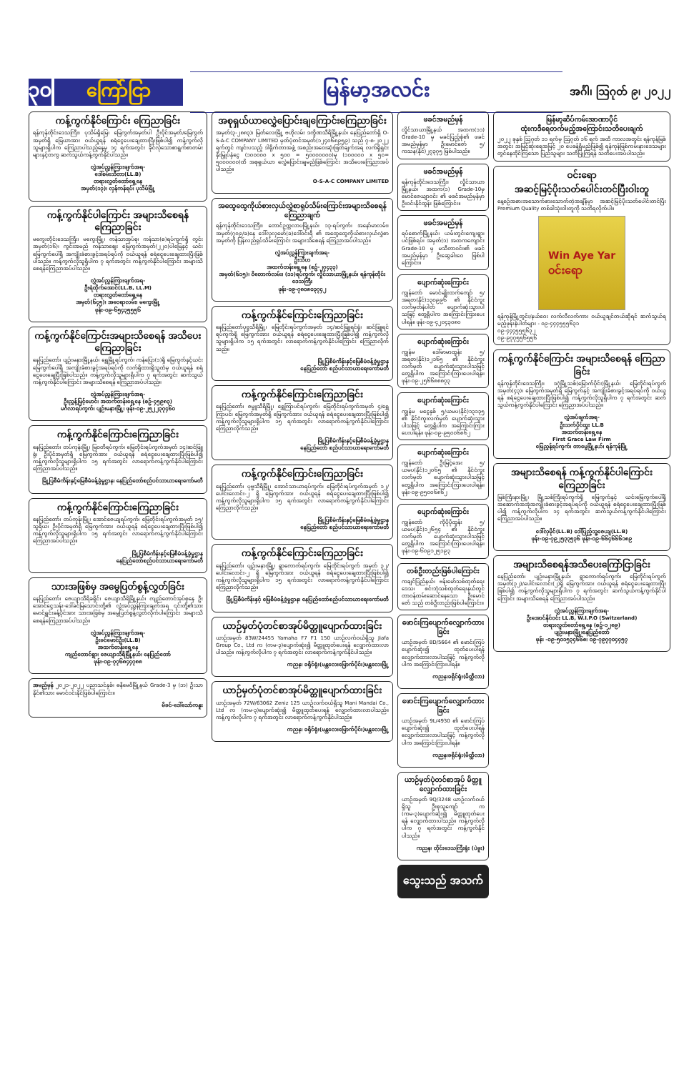၃၀ ကြော်ငြာ
မြန်မာ့အလင်း
အင်္ဂါ၊ ဩဂုတ် ၉၊ ၂၀၂၂
ကန့်ကွက်နိုင်ကြောင်း ကြေညာခြင်း
ရန်ကုန်တိုင်းဒေသကြီး၊ ပုသိမ်ရှိမြေ၊ မြေကွက်အမှတ်ပါ ဦးပိုင်အမှတ်/မြေကွက်အမှတ်ရှိ မြေယာအား ဝယ်ယူရန် စရံငွေပေးချေထားပြီးဖြစ်ပါ၍ ကန့်ကွက်လိုသူများရှိပါက ကြေညာပါသည့်နေ့မှ ၁၄ ရက်အတွင်း ခိုင်လုံသောစာရွက်စာတမ်းများနှင့်တကွ ဆက်သွယ်ကန့်ကွက်နိုင်ပါသည်။
လွှဲအပ်ညွှန်ကြားချက်အရ-
ဒေါ်စမ်းသီတာ(LL.B)
တရားလွှတ်တော်ရှေ့နေ
အမှတ်(၁၃)၊ လှန်ကန်ရပ်၊ ပုသိမ်မြို့
ကန့်ကွက်နိုင်ပါကြောင်း အများသိစေရန်ကြေညာခြင်း
မကွေးတိုင်းဒေသကြီး၊ မကွေးမြို့၊ ကန်သာအုပ်စု၊ ကန်သာ(စ)ရပ်ကွက်ရှိ ကွင်းအမှတ်(၁၆)၊ ကွင်းအမည် ကန်သာဈေး မြေကွက်အမှတ်(၂၂၀)ပါမြေနှင့် ယင်းမြေကွက်ပေါ်ရှိ အကျိုးခံစားခွင့်အရပ်ရပ်ကို ဝယ်ယူရန် စရံငွေပေးချေထားပြီးဖြစ်ပါသည်။ ကန့်ကွက်လိုသူရှိပါက ၇ ရက်အတွင်း ကန့်ကွက်နိုင်ပါကြောင်း အများသိစေရန်ကြေညာအပ်ပါသည်။
လွှဲအပ်ညွှန်ကြားချက်အရ-
ဦးရဲထိုက်အောင်(LL.B, LL.M)
တရားလွှတ်တော်ရှေ့နေ
အမှတ်(၆၄၅)၊ အဝေရာလမ်း၊ မကွေးမြို့
ဖုန်း-၀၉-၆၅၄၃၅၅၅၆
ကန့်ကွက်နိုင်ကြောင်းအများသိစေရန် အသိပေးကြေညာခြင်း
နေပြည်တော်၊ ပျဉ်းမနားမြို့နယ်၊ ရွှေမြို့ရပ်ကွက်၊ ကန်ပြော(၁)ရှိ မြေကွက်နှင့်ယင်းမြေကွက်ပေါ်ရှိ အကျိုးခံစားခွင့်အရပ်ရပ်ကို လက်ရှိထားရှိသူထံမှ ဝယ်ယူရန် စရံငွေပေးချေပြီးဖြစ်ပါသည်။ ကန့်ကွက်လိုသူများရှိပါက ၇ ရက်အတွင်း ဆက်သွယ်ကန့်ကွက်နိုင်ပါကြောင်း အများသိစေရန် ကြေညာအပ်ပါသည်။
လွှဲအပ်ညွှန်ကြားချက်အရ-
ဦးညွှန့်မြင့်မောင်၊ အထက်တန်းရှေ့နေ (စဥ်-၄၅၉၈၃)
မင်္ဂလာရပ်ကွက်၊ ပျဉ်းမနားမြို့၊ ဖုန်း-၀၉-၂၅၂၂၃၇၄၆၀
ကန့်ကွက်နိုင်ကြောင်းကြေညာခြင်း
နေပြည်တော်၊ တပ်ကုန်းမြို့၊ မြဝတီရပ်ကွက်၊ မြေတိုင်းရပ်ကွက်အမှတ် ၁၄/ဆင်ဖြူရုံ၊ ဦးပိုင်အမှတ်ရှိ မြေကွက်အား ဝယ်ယူရန် စရံငွေပေးချေထားပြီးဖြစ်ပါ၍ ကန့်ကွက်လိုသူများရှိပါက ၁၅ ရက်အတွင်း လာရောက်ကန့်ကွက်နိုင်ပါကြောင်း ကြေညာအပ်ပါသည်။
မြို့ပြစီမံကိန်းနှင့်မြေစီမံခန့်ခွဲမှုဌာန၊ နေပြည်တော်စည်ပင်သာယာရေးကော်မတီ
ကန့်ကွက်နိုင်ကြောင်းကြေညာခြင်း
နေပြည်တော်၊ တပ်ကုန်းမြို့၊ အောင်ဇေယျရပ်ကွက်၊ မြေတိုင်းရပ်ကွက်အမှတ် ၁၅/သူရိယ၊ ဦးပိုင်အမှတ်ရှိ မြေကွက်အား ဝယ်ယူရန် စရံငွေပေးချေထားပြီးဖြစ်ပါ၍ ကန့်ကွက်လိုသူများရှိပါက ၁၅ ရက်အတွင်း လာရောက်ကန့်ကွက်နိုင်ပါကြောင်း ကြေညာအပ်ပါသည်။
မြို့ပြစီမံကိန်းနှင့်မြေစီမံခန့်ခွဲမှုဌာန
နေပြည်တော်စည်ပင်သာယာရေးကော်မတီ
သားအဖြစ်မှ အမွေပြတ်စွန့်လွှတ်ခြင်း
နေပြည်တော်၊ ဇေယျာသီရိခရိုင်၊ ဇေယျာသီရိမြို့နယ်၊ ကျည်တောင်အုပ်စုနေ ဦးအောင်ငွေသန်း-ဒေါ်ခင်မြသောင်းတို့၏ လွှဲအပ်ညွှန်ကြားချက်အရ ၎င်းတို့၏သား မောင်ရွှင်းခန့်ပိုင်အား သားအဖြစ်မှ အမွေပြတ်စွန့်လွှတ်လိုက်ပါကြောင်း အများသိစေရန်ကြေညာအပ်ပါသည်။
လွှဲအပ်ညွှန်ကြားချက်အရ-
ဦးခင်မောင်ဦး(LL.B)
အထက်တန်းရှေ့နေ
ကျည်တောင်ရွာ၊ ဇေယျာသီရိမြို့နယ်၊ နေပြည်တော်
ဖုန်း-၀၉-၇၇၆၈၄၄၇၈၈
အမည်မှန် ၂၀၂၁-၂၀၂၂ ပညာသင်နှစ်၊ ဓနိမေဝိမြို့နယ် Grade-3 မှ (ဘ) ဦးသာနိုင်၏သား မောင်ဝင်းနိုင်ဖြစ်ပါကြောင်း။
မိခင်-ဒေါ်သော်ကနူး
အစုရှယ်ယာလွှေဲပြောင်းချကြောင်းကြေညာခြင်း
အမှတ်(၃-၂၈၈၃)၊ မြတ်လေးမြို့ ဗဟိုလမ်း ဒက္ခိဏသီရိမြို့နယ်၊ နေပြည်တော်ရှိ O-S-A-C COMPANY LIMITED မှတ်ပုံတင်အမှတ်(၁၂၄၀၆၈၉၅၉) သည် ၇-၈-၂၀၂၂ ရက်တွင် ကျင်းပသည့် ဒါရိုက်တာအဖွဲ့ အစည်းအဝေးဆုံးဖြတ်ချက်အရ လက်ရှိရှင်းနှီးမြှုပ်နှံငွေ (၁၀၀၀၀၀ x ၅၀၀ = ၅၀၀၀၀၀၀၀)မှ (၁၀၀၀၀၀ x ၅၀= ၅၀၀၀၀၀၀)ထိ အစုရှယ်ယာ လွှေဲပြောင်းချမည်ဖြစ်ကြောင်း အသိပေးကြေညာအပ်ပါသည်။
O-S-A-C COMPANY LIMITED
အထွေထွေကိုယ်စားလှယ်လွှဲစာရုပ်သိမ်းကြောင်းအများသိစေရန်ကြေညာချက်
ရန်ကုန်တိုင်းဒေသကြီး၊ တောင်ဥက္ကလာပမြို့နယ်၊ ၁၃-ရပ်ကွက်၊ အနော်မာလမ်း၊ အမှတ်(၇၀၉/ခ)နေ ဒေါ်လှလှမော်(ခ)ဒေါ်ဝင်းရီ ၏ အထွေထွေကိုယ်စားလှယ်လွှဲစာအမှတ်ကို ပြန်လည်ရုပ်သိမ်းကြောင်း အများသိစေရန် ကြေညာအပ်ပါသည်။
လွှဲအပ်ညွှန်ကြားချက်အရ-
ဦးသီဟ
အထက်တန်းရှေ့နေ (စဥ်-၂၇၄၃၃)
အမှတ်(၆၁၅)၊ ဝိတောက်လမ်း၊ (၁၁)ရပ်ကွက်၊ လှိုင်သာယာမြို့နယ်၊ ရန်ကုန်တိုင်းဒေသကြီး
ဖုန်း-၀၉-၇၈၀၈၀၃၇၄၂
ကန့်ကွက်နိုင်ကြောင်းကြေညာခြင်း
နေပြည်တော်ပုဗ္ဗသီရိမြို့၊ မြေတိုင်းရပ်ကွက်အမှတ် ၁၄/ဆင်ဖြူရင်ရုံ၊ ဆင်ဖြူရင်ရပ်ကွက်ရှိ မြေကွက်အား ဝယ်ယူရန် စရံငွေပေးချေထားပြီးဖြစ်ပါ၍ ကန့်ကွက်လိုသူများရှိပါက ၁၅ ရက်အတွင်း လာရောက်ကန့်ကွက်နိုင်ပါကြောင်း ကြေညာလိုက်သည်။
မြို့ပြစီမံကိန်းနှင့်မြေစီမံခန့်ခွဲမှုဌာန
နေပြည်တော် စည်ပင်သာယာရေးကော်မတီ
ကန့်ကွက်နိုင်ကြောင်းကြေညာခြင်း
နေပြည်တော်၊ ဇမ္ဗူသီရိမြို့၊ ရွှေကြာပင်ရပ်ကွက်၊ မြေတိုင်းရပ်ကွက်အမှတ် ၄/ရွှေကြာပင်၊ မြေကွက်အမှတ်ရှိ မြေကွက်အား ဝယ်ယူရန် စရံငွေပေးချေထားပြီးဖြစ်ပါ၍ ကန့်ကွက်လိုသူများရှိပါက ၁၅ ရက်အတွင်း လာရောက်ကန့်ကွက်နိုင်ပါကြောင်း ကြေညာလိုက်သည်။
မြို့ပြစီမံကိန်းနှင့်မြေစီမံခန့်ခွဲမှုဌာန
နေပြည်တော် စည်ပင်သာယာရေးကော်မတီ
ကန့်ကွက်နိုင်ကြောင်းကြေညာခြင်း
နေပြည်တော်၊ ပုဗ္ဗသီရိမြို့၊ အောင်သာယာရပ်ကွက်၊ မြေတိုင်းရပ်ကွက်အမှတ် ၁၂/ပေါင်းလောင်း-၂ ရှိ မြေကွက်အား ဝယ်ယူရန် စရံငွေပေးချေထားပြီးဖြစ်ပါ၍ ကန့်ကွက်လိုသူများရှိပါက ၁၅ ရက်အတွင်း လာရောက်ကန့်ကွက်နိုင်ပါကြောင်း ကြေညာလိုက်သည်။
မြို့ပြစီမံကိန်းနှင့်မြေစီမံခန့်ခွဲမှုဌာန
နေပြည်တော် စည်ပင်သာယာရေးကော်မတီ
ကန့်ကွက်နိုင်ကြောင်းကြေညာခြင်း
နေပြည်တော်၊ ပျဉ်းမနားမြို့၊ ရွာကောက်ရပ်ကွက်၊ မြေတိုင်းရပ်ကွက် အမှတ် ၃၂/ပေါင်းလောင်း-၂ ရှိ မြေကွက်အား ဝယ်ယူရန် စရံငွေပေးချေထားပြီးဖြစ်ပါ၍ ကန့်ကွက်လိုသူများရှိပါက ၁၅ ရက်အတွင်း လာရောက်ကန့်ကွက်နိုင်ပါကြောင်း ကြေညာလိုက်သည်။
မြို့ပြစီမံကိန်းနှင့် မြေစီမံခန့်ခွဲမှုဌာန၊ နေပြည်တော်စည်ပင်သာယာရေးကော်မတီ
ယာဉ်မှတ်ပုံတင်စာအုပ်မိတ္တူပျောက်ထားခြင်း
ယာဉ်အမှတ် 83W/24455 Yamaha F7 F1 150 ယာဉ်လက်ဝယ်ရှိသူ Jiafa Group Co., Ltd က (ကမ-၃)ပျောက်ဆုံး၍ မိတ္တူထုတ်ပေးရန် လျှောက်ထားလာပါသည်။ ကန့်ကွက်လိုပါက ၇ ရက်အတွင်း လာရောက်ကန့်ကွက်နိုင်ပါသည်။
ကညန၊ ခရိုင်ရုံး(မန္တလေးမြောက်ပိုင်း)မန္တလေးမြို့
ယာဉ်မှတ်ပုံတင်စာအုပ်မိတ္တူပျောက်ထားခြင်း
ယာဉ်အမှတ် 72W/63062 Zeniz 125 ယာဉ်လက်ဝယ်ရှိသူ Mani Mandai Co., Ltd က (ကမ-၃)ပျောက်ဆုံး၍ မိတ္တူထုတ်ပေးရန် လျှောက်ထားလာပါသည်။ ကန့်ကွက်လိုပါက ၇ ရက်အတွင်း လာရောက်ကန့်ကွက်နိုင်ပါသည်။
ကညန၊ ခရိုင်ရုံး(မန္တလေးမြောက်ပိုင်း)မန္တလေးမြို့
ဖခင်အမည်မှန်
လှိုင်သာယာမြို့နယ် အထက(၁၁) Grade-10 မှ မခင်ပြည့်စုံ၏ ဖခင်အမည်မှန်မှာ ဦးမောင်ဇော် ၅/ကသန(နိုင်)၂၇၃၇၅ ဖြစ်ပါသည်။
ဖခင်အမည်မှန်
ရန်ကုန်တိုင်းဒေသကြီး၊ လှိုင်သာယာမြို့နယ်၊ အထက(၁) Grade-10မှ မောင်ဇေယျာဝင်း ၏ ဖခင်အမည်မှန်မှာ ဦးဝင်းနိုင်ထွန်း ဖြစ်ကြောင်း။
ဖခင်အမည်မှန်
ရပ်စောက်မြို့နယ်၊ ယမ်းတွင်းကျေးရွာ၊ ပင်ဖြစ်ရပ်၊ အမှတ်(၁) အထကကျောင်း Grade-10 မှ မသီတာဝင်း၏ ဖခင်အမည်မှန်မှာ ဦးဆွေခါးဝေ ဖြစ်ပါကြောင်း။
ပျောက်ဆုံးကြောင်း
ကျွန်တော် မောင်မျိုးထက်ကျော် ၅/အရတ(နိုင်)၁၃၀၉၉၆ ၏ နိုင်ငံကူးလက်မှတ်နံပါတ် ပျောက်ဆုံးသွားပါသဖြင့် တွေ့ရှိပါက အကြောင်းကြားပေးပါရန်။ ဖုန်း-၀၉-၄၂၀၄၃၀၈၀
ပျောက်ဆုံးကြောင်း
ကျွန်မ ဒေါ်မာမာထွန်း ၅/အရတ(နိုင်)၁၂၁၆၅ ၏ နိုင်ငံကူးလက်မှတ် ပျောက်ဆုံးသွားပါသဖြင့် တွေ့ရှိပါက အကြောင်းကြားပေးပါရန်။ ဖုန်း-၀၉-၂၅၆၆၈၈၈၇၃
ပျောက်ဆုံးကြောင်း
ကျွန်မ မငွေနှစ် ၅/ယမပ(နိုင်)၁၃၁၃၅ ၏ နိုင်ငံကူးလက်မှတ် ပျောက်ဆုံးသွားပါသဖြင့် တွေ့ရှိပါက အကြောင်းကြားပေးပါရန်။ ဖုန်း-၀၉-၉၅၀၀၆၈၆၂
ပျောက်ဆုံးကြောင်း
ကျွန်တော် ဦးမြင့်အေး ၅/ယမပ(နိုင်)၁၂၀၆၅ ၏ နိုင်ငံကူးလက်မှတ် ပျောက်ဆုံးသွားပါသဖြင့် တွေ့ရှိပါက အကြောင်းကြားပေးပါရန်။ ဖုန်း-၀၉-၉၅၀၀၆၈၆၂
ပျောက်ဆုံးကြောင်း
ကျွန်တော် ကိုပိုပိုထွန်း ၅/ယမပ(နိုင်)၁၂၆၅၄ ၏ နိုင်ငံကူးလက်မှတ် ပျောက်ဆုံးသွားပါသဖြင့် တွေ့ရှိပါက အကြောင်းကြားပေးပါရန်။ ဖုန်း-၀၉-၆၀၉၁၂၅၁၉၃
တစ်ဦးတည်းဖြစ်ပါကြောင်း
ကချင်ပြည်နယ်၊ ဗန်းမော်သစ်ထုတ်ရေးဒေသ၊ စင်းဘုံသစ်ထုတ်ရေးနယ်တွင် တာဝန်ထမ်းဆောင်နေသော ဦးမောင်ဇော် သည် တစ်ဦးတည်းဖြစ်ပါကြောင်း။
ဖောင်းကြပျောက်လျှောက်ထားခြင်း
ယာဉ်အမှတ် 8D/5664 ၏ ဖောင်းကြပ်ပျောက်ဆုံး၍ ထုတ်ပေးပါရန် လျှောက်ထားလာပါသဖြင့် ကန့်ကွက်လိုပါက အကြောင်းကြားပါရန်။
ကညန၊ခရိုင်ရုံး(မိတ္ထီလာ)
ဖောင်းကြပျောက်လျှောက်ထားခြင်း
ယာဉ်အမှတ် 9L/4930 ၏ ဖောင်းကြပ်ပျောက်ဆုံး၍ ထုတ်ပေးပါရန် လျှောက်ထားလာပါသဖြင့် ကန့်ကွက်လိုပါက အကြောင်းကြားပါရန်။
ကညန၊ခရိုင်ရုံး(မိတ္ထီလာ)
ယာဉ်မှတ်ပုံတင်စာအုပ် မိတ္တူလျှောက်ထားခြင်း
ယာဉ်အမှတ် 9Q/3248 ယာဉ်လက်ဝယ်ရှိသူ ဦးစုသူကျော် က (ကမ-၃)ပျောက်ဆုံး၍ မိတ္တူထုတ်ပေးရန် လျှောက်ထားပါသည်။ ကန့်ကွက်လိုပါက ၇ ရက်အတွင်း ကန့်ကွက်နိုင်ပါသည်။
ကညန၊ တိုင်းဒေသကြီးရုံး (ပဲခူး)
သွေးသည် အသက်
မြန်မာ့ဆိပ်ကမ်းအာဏာပိုင်
ထုံးကဒီရေတက်မည့်အကြောင်းသတိပေးချက်
၂၀၂၂ ခုနှစ် ဩဂုတ် ၁၁ ရက်မှ ဩဂုတ် ၁၆ ရက် အထိ ကာလအတွင်း ရန်ကုန်မြစ်အတွင်း အမြင့်ဆုံးရေအမြင့် ၂၀ ပေခန့်ရှိမည်ဖြစ်၍ ရန်ကုန်မြစ်ကမ်းနားဒေသများတွင်နေထိုင်ကြသော ပြည်သူများ သတိပြုကြရန် သတိပေးအပ်ပါသည်။
ဝင်းရော
အဆင့်မြင့်ပိုးသတ်ပေါင်းတင်ပြီးဝါးတူ
နေ့စဉ်အစားအသောက်စားသောက်တဲ့အချိန်မှာ အဆင့်မြင့်ပိုးသတ်ပေါင်းတင်ပြီး Premium Quality တစ်ခါသုံးဝါးတူကို သတိရလိုက်ပါ။
Win Aye Yar
ဝင်းရော
ရန်ကုန်မြို့တွင်း/နယ်ဝေး လက်လီလက်ကား ဝယ်ယူချင်တယ်ဆိုရင် ဆက်သွယ်ရမည့်ဖုန်းနံပါတ်များ - ၀၉-၄၄၄၅၅၅၆၃၁
၀၉-၄၄၄၅၅၅၆၃၂
၀၉-၉၇၇၅၅၆၅၅၆
ကန့်ကွက်နိုင်ကြောင်း အများသိစေရန် ကြေညာခြင်း
ရန်ကုန်တိုင်းဒေသကြီး၊ ဒဂုံမြို့သစ်(မြောက်ပိုင်း)မြို့နယ်၊ မြေတိုင်းရပ်ကွက်အမှတ်(၄၃)၊ မြေကွက်အမှတ်ရှိ မြေကွက်နှင့် အကျိုးခံစားခွင့်အရပ်ရပ်ကို ဝယ်ယူရန် စရံငွေပေးချေထားပြီးဖြစ်ပါ၍ ကန့်ကွက်လိုသူရှိပါက ၇ ရက်အတွင်း ဆက်သွယ်ကန့်ကွက်နိုင်ပါကြောင်း ကြေညာအပ်ပါသည်။
လွှဲအပ်ချက်အရ-
ဦးသက်ပိုင်ထူး LL.B
အထက်တန်းရှေ့နေ
First Grace Law Firm
မြေညွှန့်ရပ်ကွက်၊ တာမွေမြို့နယ်၊ ရန်ကုန်မြို့
အများသိစေရန် ကန့်ကွက်နိုင်ပါကြောင်းကြေညာခြင်း
မြစ်ကြီးနားမြို့၊ မြို့သစ်ကြီးရပ်ကွက်ရှိ မြေကွက်နှင့် ယင်းမြေကွက်ပေါ်ရှိ အဆောက်အအုံအကျိုးခံစားခွင့်အရပ်ရပ်ကို ဝယ်ယူရန် စရံငွေပေးချေထားပြီးဖြစ်ပါ၍ ကန့်ကွက်လိုပါက ၁၄ ရက်အတွင်း ဆက်သွယ်ကန့်ကွက်နိုင်ပါကြောင်း ကြေညာအပ်ပါသည်။
ဒေါ်လှမိုင်(LL.B) ဒေါ်ပြည့်သူ့ဇေယျ(LL.B)
ဖုန်း-၀၉-၇၉၂၅၃၃၅၃၆ ဖုန်း-၀၉-၆၆၄၆၆၆၁၈၉
အများသိစေရန်အသိပေးကြော်ငြာခြင်း
နေပြည်တော်၊ ပျဉ်းမနားမြို့နယ်၊ ရွာကောက်ရပ်ကွက်၊ မြေတိုင်းရပ်ကွက်အမှတ်(၃၂)/ပေါင်းလောင်း(၂)ရှိ မြေကွက်အား ဝယ်ယူရန် စရံငွေပေးချေထားပြီးဖြစ်ပါ၍ ကန့်ကွက်လိုသူများရှိပါက ၇ ရက်အတွင်း ဆက်သွယ်ကန့်ကွက်နိုင်ပါကြောင်း အများသိစေရန် ကြေညာအပ်ပါသည်။
လွှဲအပ်ညွှန်ကြားချက်အရ-
ဦးအောင်နိုင်ဝင်း LL.B, W.I.P.O (Switzerland)
တရားလွှတ်တော်ရှေ့နေ (စဥ်-၁၂၈၉)
ပျဉ်းမနားမြို့၊နေပြည်တော်
ဖုန်း -၀၉-၅၀၁၅၃၄၆၆၈၊ ၀၉-၇၉၇၇၀၄၄၅၇